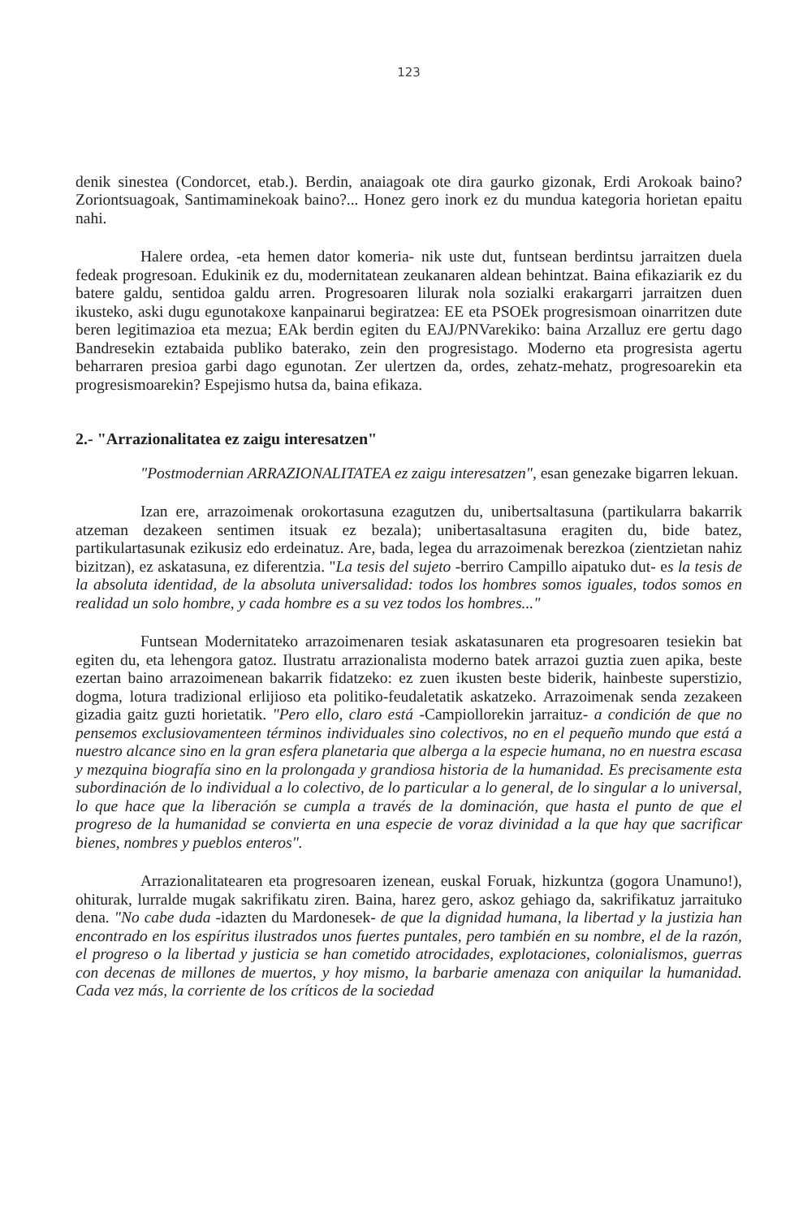123
denik sinestea (Condorcet, etab.). Berdin, anaiagoak ote dira gaurko gizonak, Erdi Arokoak baino? Zoriontsuagoak, Santimaminekoak baino?... Honez gero inork ez du mundua kategoria horietan epaitu nahi.
Halere ordea, -eta hemen dator komeria- nik uste dut, funtsean berdintsu jarraitzen duela fedeak progresoan. Edukinik ez du, modernitatean zeukanaren aldean behintzat. Baina efikaziarik ez du batere galdu, sentidoa galdu arren. Progresoaren lilurak nola sozialki erakargarri jarraitzen duen ikusteko, aski dugu egunotakoxe kanpainarui begiratzea: EE eta PSOEk progresismoan oinarritzen dute beren legitimazioa eta mezua; EAk berdin egiten du EAJ/PNVarekiko: baina Arzalluz ere gertu dago Bandresekin eztabaida publiko baterako, zein den progresistago. Moderno eta progresista agertu beharraren presioa garbi dago egunotan. Zer ulertzen da, ordes, zehatz-mehatz, progresoarekin eta progresismoarekin? Espejismo hutsa da, baina efikaza.
2.- "Arrazionalitatea ez zaigu interesatzen"
"Postmodernian ARRAZIONALITATEA ez zaigu interesatzen", esan genezake bigarren lekuan.
Izan ere, arrazoimenak orokortasuna ezagutzen du, unibertsaltasuna (partikularra bakarrik atzeman dezakeen sentimen itsuak ez bezala); unibertasaltasuna eragiten du, bide batez, partikulartasunak ezikusiz edo erdeinatuz. Are, bada, legea du arrazoimenak berezkoa (zientzietan nahiz bizitzan), ez askatasuna, ez diferentzia. "La tesis del sujeto -berriro Campillo aipatuko dut- es la tesis de la absoluta identidad, de la absoluta universalidad: todos los hombres somos iguales, todos somos en realidad un solo hombre, y cada hombre es a su vez todos los hombres..."
Funtsean Modernitateko arrazoimenaren tesiak askatasunaren eta progresoaren tesiekin bat egiten du, eta lehengora gatoz. Ilustratu arrazionalista moderno batek arrazoi guztia zuen apika, beste ezertan baino arrazoimenean bakarrik fidatzeko: ez zuen ikusten beste biderik, hainbeste superstizio, dogma, lotura tradizional erlijioso eta politiko-feudaletatik askatzeko. Arrazoimenak senda zezakeen gizadia gaitz guzti horietatik. "Pero ello, claro está -Campiollorekin jarraituz- a condición de que no pensemos exclusiovamenteen términos individuales sino colectivos, no en el pequeño mundo que está a nuestro alcance sino en la gran esfera planetaria que alberga a la especie humana, no en nuestra escasa y mezquina biografía sino en la prolongada y grandiosa historia de la humanidad. Es precisamente esta subordinación de lo individual a lo colectivo, de lo particular a lo general, de lo singular a lo universal, lo que hace que la liberación se cumpla a través de la dominación, que hasta el punto de que el progreso de la humanidad se convierta en una especie de voraz divinidad a la que hay que sacrificar bienes, nombres y pueblos enteros".
Arrazionalitatearen eta progresoaren izenean, euskal Foruak, hizkuntza (gogora Unamuno!), ohiturak, lurralde mugak sakrifikatu ziren. Baina, harez gero, askoz gehiago da, sakrifikatuz jarraituko dena. "No cabe duda -idazten du Mardonesek- de que la dignidad humana, la libertad y la justizia han encontrado en los espíritus ilustrados unos fuertes puntales, pero también en su nombre, el de la razón, el progreso o la libertad y justicia se han cometido atrocidades, explotaciones, colonialismos, guerras con decenas de millones de muertos, y hoy mismo, la barbarie amenaza con aniquilar la humanidad. Cada vez más, la corriente de los críticos de la sociedad